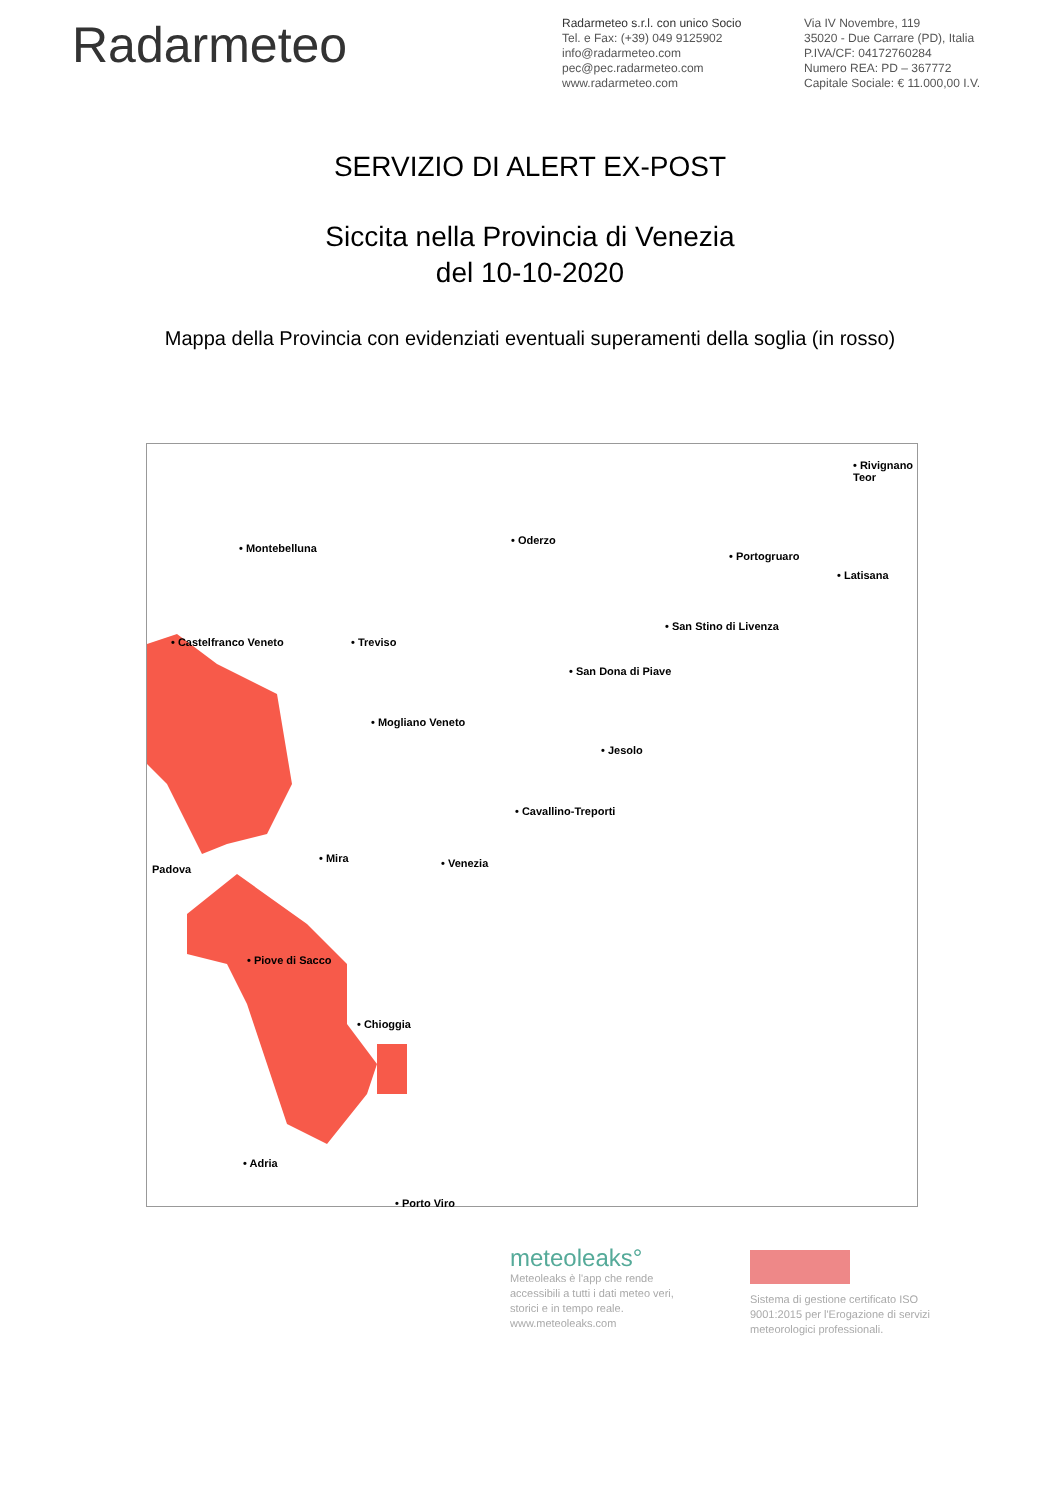Radarmeteo
Radarmeteo s.r.l. con unico Socio
Tel. e Fax: (+39) 049 9125902
info@radarmeteo.com
pec@pec.radarmeteo.com
www.radarmeteo.com
Via IV Novembre, 119
35020 - Due Carrare (PD), Italia
P.IVA/CF: 04172760284
Numero REA: PD – 367772
Capitale Sociale: € 11.000,00 I.V.
SERVIZIO DI ALERT EX-POST
Siccita nella Provincia di Venezia
del 10-10-2020
Mappa della Provincia con evidenziati eventuali superamenti della soglia (in rosso)
• Montebelluna
• Oderzo
• Rivignano Teor
• Portogruaro
• Latisana
• Castelfranco Veneto • Treviso
• San Stino di Livenza
• San Dona di Piave
• Mogliano Veneto
• Jesolo
• Cavallino-Treporti
• Mira
Padova • Venezia
• Piove di Sacco
• Chioggia
• Adria
• Porto Viro
meteoleaks°
Meteoleaks è l'app che rende accessibili a tutti i dati meteo veri, storici e in tempo reale.
www.meteoleaks.com
Sistema di gestione certificato ISO 9001:2015 per l'Erogazione di servizi meteorologici professionali.